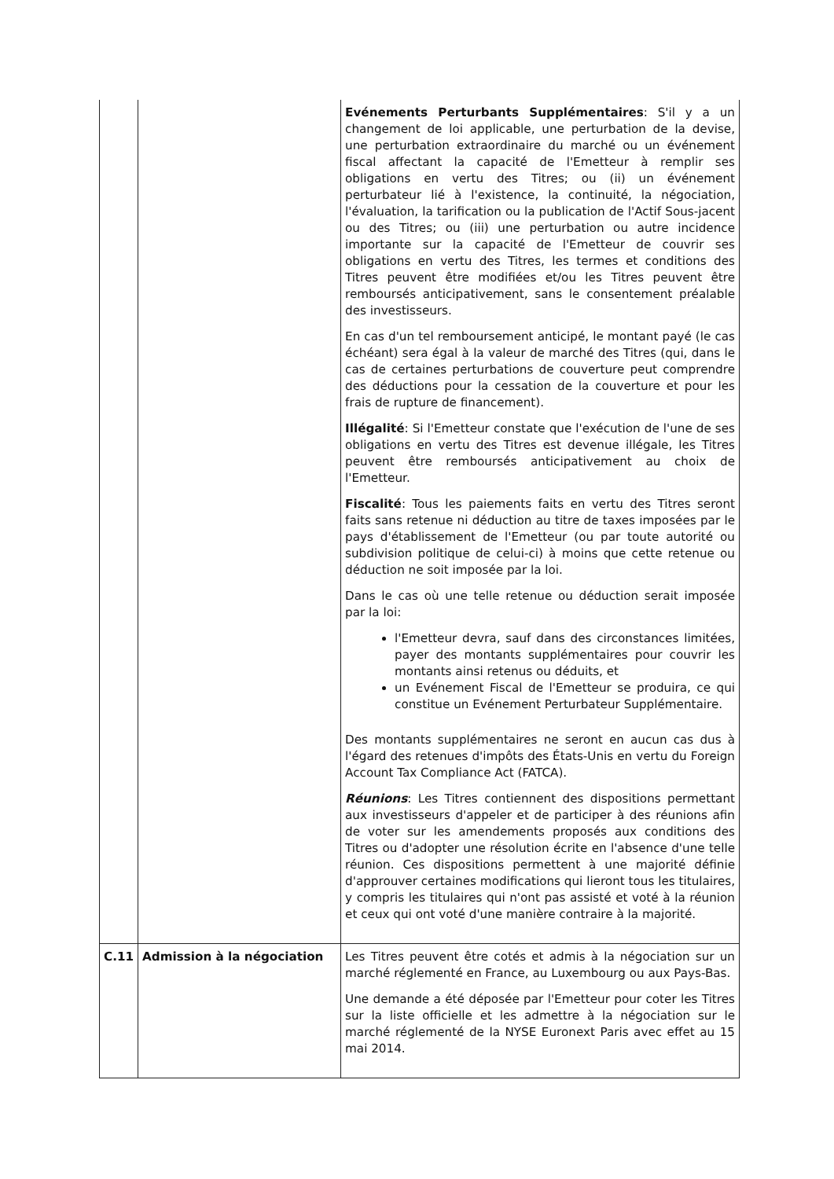| | | Evénements Perturbants Supplémentaires : S'il y a un changement de loi applicable, une perturbation de la devise, une perturbation extraordinaire du marché ou un événement fiscal affectant la capacité de l'Emetteur à remplir ses obligations en vertu des Titres; ou (ii) un événement perturbateur lié à l'existence, la continuité, la négociation, l'évaluation, la tarification ou la publication de l'Actif Sous-jacent ou des Titres; ou (iii) une perturbation ou autre incidence importante sur la capacité de l'Emetteur de couvrir ses obligations en vertu des Titres, les termes et conditions des Titres peuvent être modifiées et/ou les Titres peuvent être remboursés anticipativement, sans le consentement préalable des investisseurs. En cas d'un tel remboursement anticipé, le montant payé (le cas échéant) sera égal à la valeur de marché des Titres (qui, dans le cas de certaines perturbations de couverture peut comprendre des déductions pour la cessation de la couverture et pour les frais de rupture de financement). Illégalité : Si l'Emetteur constate que l'exécution de l'une de ses obligations en vertu des Titres est devenue illégale, les Titres peuvent être remboursés anticipativement au choix de l'Emetteur. Fiscalité : Tous les paiements faits en vertu des Titres seront faits sans retenue ni déduction au titre de taxes imposées par le pays d'établissement de l'Emetteur (ou par toute autorité ou subdivision politique de celui-ci) à moins que cette retenue ou déduction ne soit imposée par la loi. Dans le cas où une telle retenue ou déduction serait imposée par la loi: l'Emetteur devra, sauf dans des circonstances limitées, payer des montants supplémentaires pour couvrir les montants ainsi retenus ou déduits, et un Evénement Fiscal de l'Emetteur se produira, ce qui constitue un Evénement Perturbateur Supplémentaire. Des montants supplémentaires ne seront en aucun cas dus à l'égard des retenues d'impôts des États-Unis en vertu du Foreign Account Tax Compliance Act (FATCA). Réunions : Les Titres contiennent des dispositions permettant aux investisseurs d'appeler et de participer à des réunions afin de voter sur les amendements proposés aux conditions des Titres ou d'adopter une résolution écrite en l'absence d'une telle réunion. Ces dispositions permettent à une majorité définie d'approuver certaines modifications qui lieront tous les titulaires, y compris les titulaires qui n'ont pas assisté et voté à la réunion et ceux qui ont voté d'une manière contraire à la majorité. |
| C.11 | Admission à la négociation | Les Titres peuvent être cotés et admis à la négociation sur un marché réglementé en France, au Luxembourg ou aux Pays-Bas. Une demande a été déposée par l'Emetteur pour coter les Titres sur la liste officielle et les admettre à la négociation sur le marché réglementé de la NYSE Euronext Paris avec effet au 15 mai 2014. |